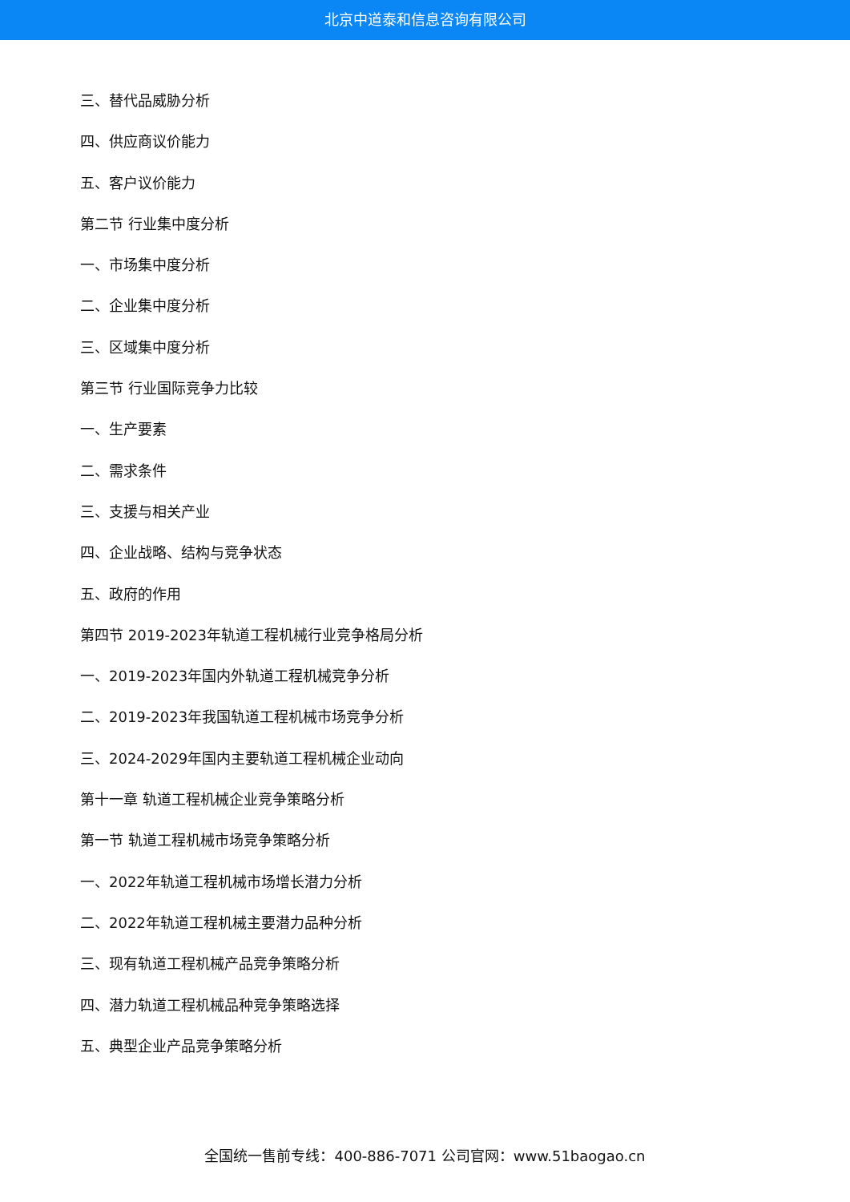北京中道泰和信息咨询有限公司
三、替代品威胁分析
四、供应商议价能力
五、客户议价能力
第二节 行业集中度分析
一、市场集中度分析
二、企业集中度分析
三、区域集中度分析
第三节 行业国际竞争力比较
一、生产要素
二、需求条件
三、支援与相关产业
四、企业战略、结构与竞争状态
五、政府的作用
第四节 2019-2023年轨道工程机械行业竞争格局分析
一、2019-2023年国内外轨道工程机械竞争分析
二、2019-2023年我国轨道工程机械市场竞争分析
三、2024-2029年国内主要轨道工程机械企业动向
第十一章 轨道工程机械企业竞争策略分析
第一节 轨道工程机械市场竞争策略分析
一、2022年轨道工程机械市场增长潜力分析
二、2022年轨道工程机械主要潜力品种分析
三、现有轨道工程机械产品竞争策略分析
四、潜力轨道工程机械品种竞争策略选择
五、典型企业产品竞争策略分析
全国统一售前专线：400-886-7071 公司官网：www.51baogao.cn